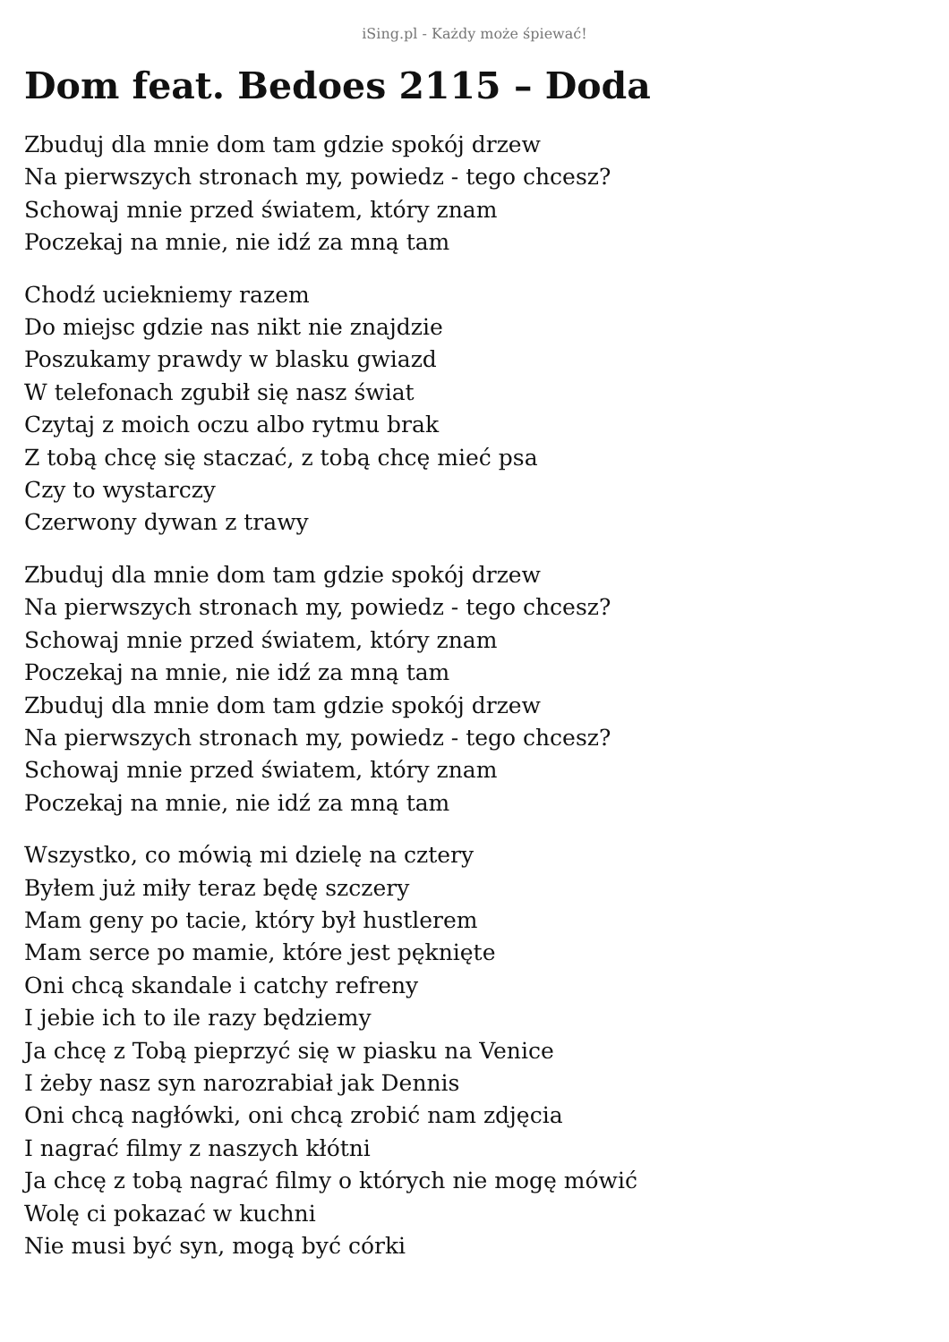iSing.pl - Każdy może śpiewać!
Dom feat. Bedoes 2115 – Doda
Zbuduj dla mnie dom tam gdzie spokój drzew
Na pierwszych stronach my, powiedz - tego chcesz?
Schowaj mnie przed światem, który znam
Poczekaj na mnie, nie idź za mną tam
Chodź uciekniemy razem
Do miejsc gdzie nas nikt nie znajdzie
Poszukamy prawdy w blasku gwiazd
W telefonach zgubił się nasz świat
Czytaj z moich oczu albo rytmu brak
Z tobą chcę się staczać, z tobą chcę mieć psa
Czy to wystarczy
Czerwony dywan z trawy
Zbuduj dla mnie dom tam gdzie spokój drzew
Na pierwszych stronach my, powiedz - tego chcesz?
Schowaj mnie przed światem, który znam
Poczekaj na mnie, nie idź za mną tam
Zbuduj dla mnie dom tam gdzie spokój drzew
Na pierwszych stronach my, powiedz - tego chcesz?
Schowaj mnie przed światem, który znam
Poczekaj na mnie, nie idź za mną tam
Wszystko, co mówią mi dzielę na cztery
Byłem już miły teraz będę szczery
Mam geny po tacie, który był hustlerem
Mam serce po mamie, które jest pęknięte
Oni chcą skandale i catchy refreny
I jebie ich to ile razy będziemy
Ja chcę z Tobą pieprzyć się w piasku na Venice
I żeby nasz syn narozrabiał jak Dennis
Oni chcą nagłówki, oni chcą zrobić nam zdjęcia
I nagrać filmy z naszych kłótni
Ja chcę z tobą nagrać filmy o których nie mogę mówić
Wolę ci pokazać w kuchni
Nie musi być syn, mogą być córki